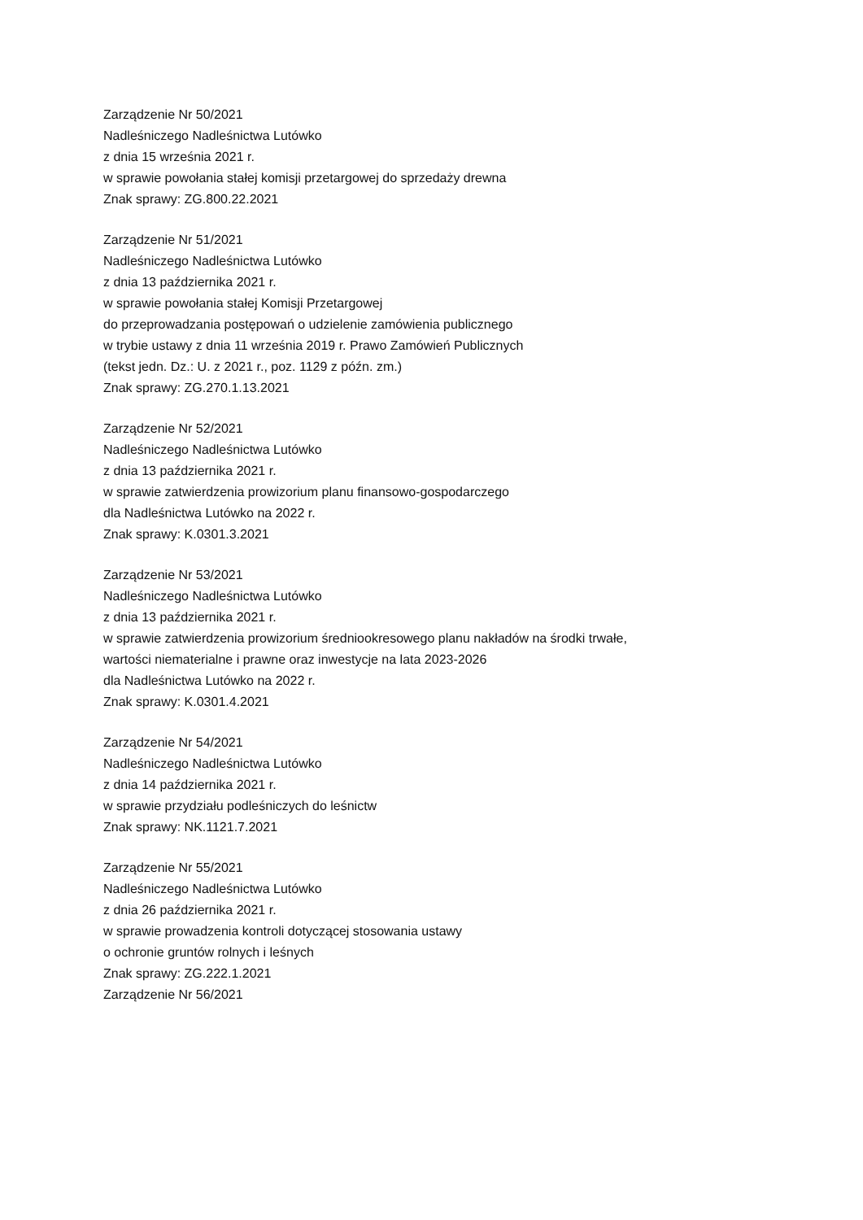Zarządzenie Nr 50/2021
Nadleśniczego Nadleśnictwa Lutówko
z dnia 15 września 2021 r.
w sprawie powołania stałej komisji przetargowej do sprzedaży drewna
Znak sprawy: ZG.800.22.2021
Zarządzenie Nr 51/2021
Nadleśniczego Nadleśnictwa Lutówko
z dnia 13 października 2021 r.
w sprawie powołania stałej Komisji Przetargowej
do przeprowadzania postępowań o udzielenie zamówienia publicznego
w trybie ustawy z dnia 11 września 2019 r. Prawo Zamówień Publicznych
(tekst jedn. Dz.: U. z 2021 r., poz. 1129 z późn. zm.)
Znak sprawy: ZG.270.1.13.2021
Zarządzenie Nr 52/2021
Nadleśniczego Nadleśnictwa Lutówko
z dnia 13 października 2021 r.
w sprawie zatwierdzenia prowizorium planu finansowo-gospodarczego
dla Nadleśnictwa Lutówko na 2022 r.
Znak sprawy: K.0301.3.2021
Zarządzenie Nr 53/2021
Nadleśniczego Nadleśnictwa Lutówko
z dnia 13 października 2021 r.
w sprawie zatwierdzenia prowizorium średniookresowego planu nakładów na środki trwałe,
wartości niematerialne i prawne oraz inwestycje na lata 2023-2026
dla Nadleśnictwa Lutówko na 2022 r.
Znak sprawy: K.0301.4.2021
Zarządzenie Nr 54/2021
Nadleśniczego Nadleśnictwa Lutówko
z dnia 14 października 2021 r.
w sprawie przydziału podleśniczych do leśnictw
Znak sprawy: NK.1121.7.2021
Zarządzenie Nr 55/2021
Nadleśniczego Nadleśnictwa Lutówko
z dnia 26 października 2021 r.
w sprawie prowadzenia kontroli dotyczącej stosowania ustawy
o ochronie gruntów rolnych i leśnych
Znak sprawy: ZG.222.1.2021
Zarządzenie Nr 56/2021